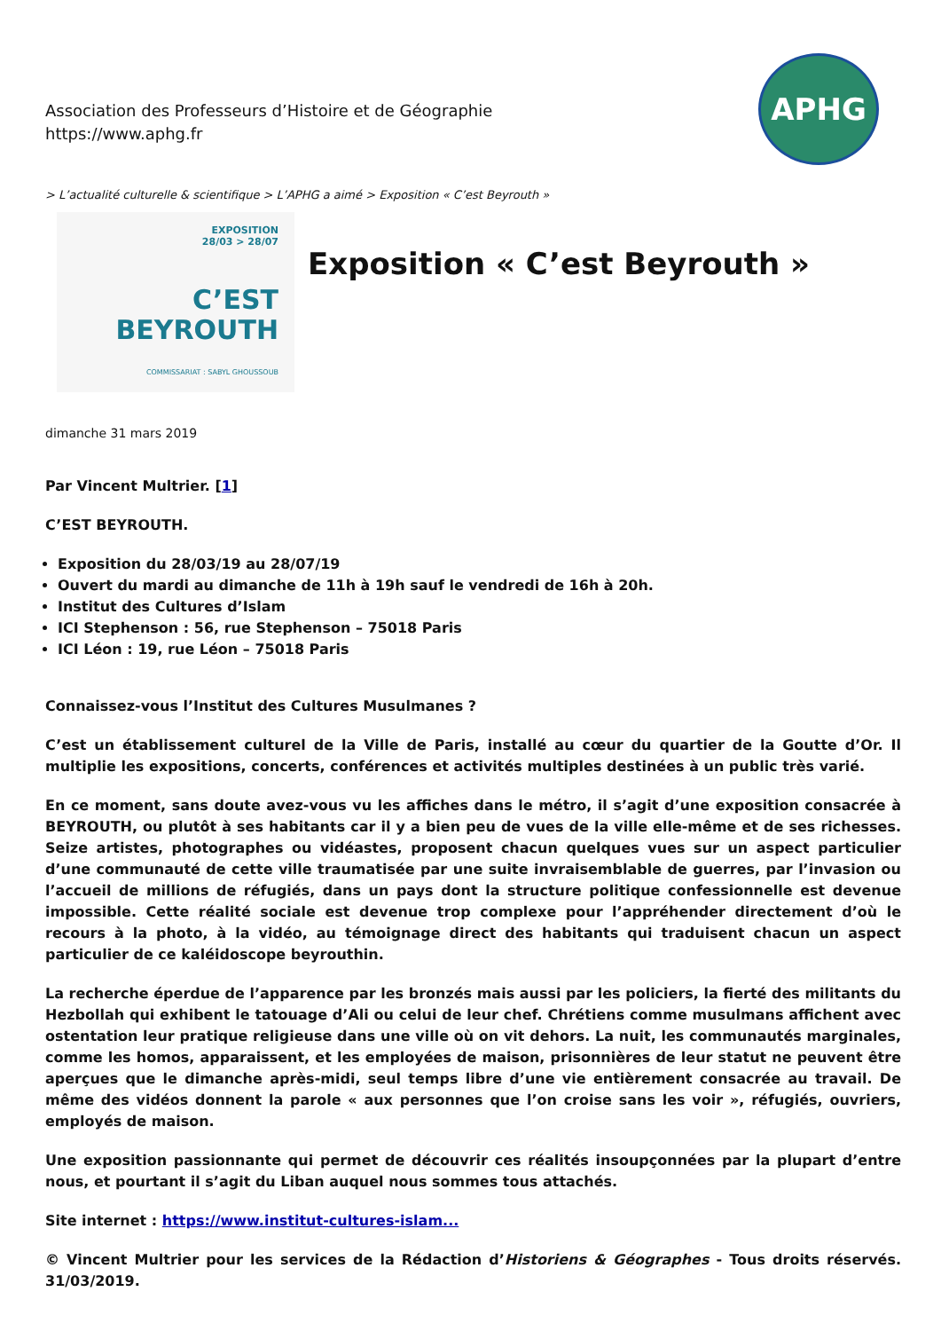Association des Professeurs d’Histoire et de Géographie
https://www.aphg.fr
APHG
> L’actualité culturelle & scientifique > L’APHG a aimé > Exposition « C’est Beyrouth »
EXPOSITION
28/03 > 28/07
C’EST
BEYROUTH
COMMISSARIAT : SABYL GHOUSSOUB
Exposition « C’est Beyrouth »
dimanche 31 mars 2019
Par Vincent Multrier. [1]
C’EST BEYROUTH.
Exposition du 28/03/19 au 28/07/19
Ouvert du mardi au dimanche de 11h à 19h sauf le vendredi de 16h à 20h.
Institut des Cultures d’Islam
ICI Stephenson : 56, rue Stephenson – 75018 Paris
ICI Léon : 19, rue Léon – 75018 Paris
Connaissez-vous l’Institut des Cultures Musulmanes ?
C’est un établissement culturel de la Ville de Paris, installé au cœur du quartier de la Goutte d’Or. Il multiplie les expositions, concerts, conférences et activités multiples destinées à un public très varié.
En ce moment, sans doute avez-vous vu les affiches dans le métro, il s’agit d’une exposition consacrée à BEYROUTH, ou plutôt à ses habitants car il y a bien peu de vues de la ville elle-même et de ses richesses. Seize artistes, photographes ou vidéastes, proposent chacun quelques vues sur un aspect particulier d’une communauté de cette ville traumatisée par une suite invraisemblable de guerres, par l’invasion ou l’accueil de millions de réfugiés, dans un pays dont la structure politique confessionnelle est devenue impossible. Cette réalité sociale est devenue trop complexe pour l’appréhender directement d’où le recours à la photo, à la vidéo, au témoignage direct des habitants qui traduisent chacun un aspect particulier de ce kaléidoscope beyrouthin.
La recherche éperdue de l’apparence par les bronzés mais aussi par les policiers, la fierté des militants du Hezbollah qui exhibent le tatouage d’Ali ou celui de leur chef. Chrétiens comme musulmans affichent avec ostentation leur pratique religieuse dans une ville où on vit dehors. La nuit, les communautés marginales, comme les homos, apparaissent, et les employées de maison, prisonnières de leur statut ne peuvent être aperçues que le dimanche après-midi, seul temps libre d’une vie entièrement consacrée au travail. De même des vidéos donnent la parole « aux personnes que l’on croise sans les voir », réfugiés, ouvriers, employés de maison.
Une exposition passionnante qui permet de découvrir ces réalités insoupçonnées par la plupart d’entre nous, et pourtant il s’agit du Liban auquel nous sommes tous attachés.
Site internet : https://www.institut-cultures-islam...
© Vincent Multrier pour les services de la Rédaction d’Historiens & Géographes - Tous droits réservés. 31/03/2019.